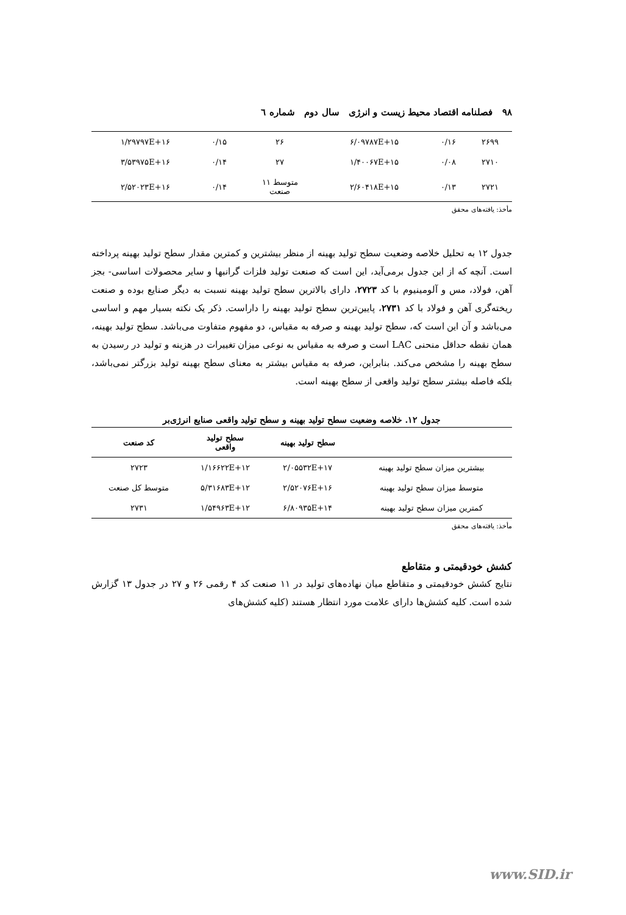۹۸ فصلنامه اقتصاد محیط زیست و انرژی سال دوم شماره ٦
| ۲۶۹۹ | ۰/۱۶ | ۶/۰۹۷۸۷E+۱۵ | ۲۶ | ۰/۱۵ | ۱/۲۹۷۹۷E+۱۶ |
| ۲۷۱۰ | ۰/۰۸ | ۱/۴۰۰۶۷E+۱۵ | ۲۷ | ۰/۱۴ | ۳/۵۳۹۷۵E+۱۶ |
| ۲۷۲۱ | ۰/۱۳ | ۲/۶۰۴۱۸E+۱۵ | متوسط ۱۱ صنعت | ۰/۱۴ | ۲/۵۲۰۲۳E+۱۶ |
مأخذ: یافته‌های محقق
جدول ۱۲ به تحلیل خلاصه وضعیت سطح تولید بهینه از منظر بیشترین و کمترین مقدار سطح تولید بهینه پرداخته است. آنچه که از این جدول برمی‌آید، این است که صنعت تولید فلزات گرانبها و سایر محصولات اساسی- بجز آهن، فولاد، مس و آلومینیوم با کد ۲۷۲۳، دارای بالاترین سطح تولید بهینه نسبت به دیگر صنایع بوده و صنعت ریخته‌گری آهن و فولاد با کد ۲۷۳۱، پایین‌ترین سطح تولید بهینه را داراست. ذکر یک نکته بسیار مهم و اساسی می‌باشد و آن این است که، سطح تولید بهینه و صرفه به مقیاس، دو مفهوم متفاوت می‌باشد. سطح تولید بهینه، همان نقطه حداقل منحنی LAC است و صرفه به مقیاس به نوعی میزان تغییرات در هزینه و تولید در رسیدن به سطح بهینه را مشخص می‌کند. بنابراین، صرفه به مقیاس بیشتر به معنای سطح بهینه تولید بزرگتر نمی‌باشد، بلکه فاصله بیشتر سطح تولید واقعی از سطح بهینه است.
جدول ۱۲. خلاصه وضعیت سطح تولید بهینه و سطح تولید واقعی صنایع انرژی‌بر
| | سطح تولید بهینه | سطح تولید واقعی | کد صنعت |
| --- | --- | --- | --- |
| بیشترین میزان سطح تولید بهینه | ۲/۰۵۵۳۲E+۱۷ | ۱/۱۶۶۲۲E+۱۲ | ۲۷۲۳ |
| متوسط میزان سطح تولید بهینه | ۲/۵۲۰۷۶E+۱۶ | ۵/۳۱۶۸۳E+۱۲ | متوسط کل صنعت |
| کمترین میزان سطح تولید بهینه | ۶/۸۰۹۳۵E+۱۴ | ۱/۵۴۹۶۳E+۱۲ | ۲۷۳۱ |
مأخذ: یافته‌های محقق
کشش خودقیمتی و متقاطع
نتایج کشش خودقیمتی و متقاطع میان نهاده‌های تولید در ۱۱ صنعت کد ۴ رقمی ۲۶ و ۲۷ در جدول ۱۳ گزارش شده است. کلیه کشش‌ها دارای علامت مورد انتظار هستند (کلیه کشش‌های
www.SID.ir